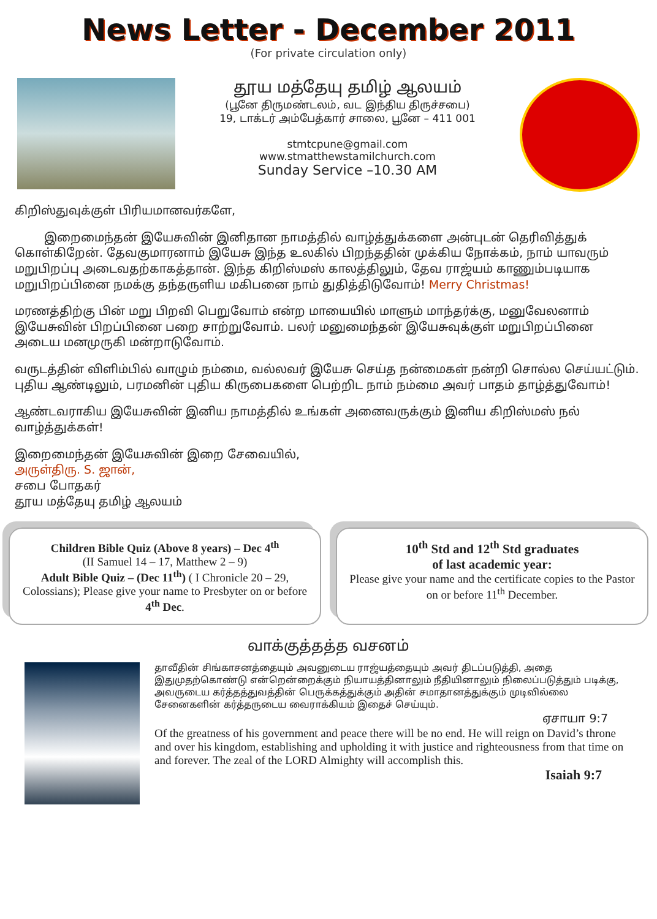News Letter - December 2011
(For private circulation only)
தூய மத்தேயு தமிழ் ஆலயம்
(பூனே திருமண்டலம், வட இந்திய திருச்சபை)
19, டாக்டர் அம்பேத்கார் சாலை, பூனே – 411 001
stmtcpune@gmail.com
www.stmatthewstamilchurch.com
Sunday Service –10.30 AM
கிறிஸ்துவுக்குள் பிரியமானவர்களே,
இறைமைந்தன் இயேசுவின் இனிதான நாமத்தில் வாழ்த்துக்களை அன்புடன் தெரிவித்துக் கொள்கிறேன். தேவகுமாரனாம் இயேசு இந்த உலகில் பிறந்ததின் முக்கிய நோக்கம், நாம் யாவரும் மறுபிறப்பு அடைவதற்காகத்தான். இந்த கிறிஸ்மஸ் காலத்திலும், தேவ ராஜ்யம் காணும்படியாக மறுபிறப்பினை நமக்கு தந்தருளிய மகிபனை நாம் துதித்திடுவோம்! Merry Christmas!
மரணத்திற்கு பின் மறு பிறவி பெறுவோம் என்ற மாயையில் மாளும் மாந்தர்க்கு, மனுவேலனாம் இயேசுவின் பிறப்பினை பறை சாற்றுவோம். பலர் மனுமைந்தன் இயேசுவுக்குள் மறுபிறப்பினை அடைய மனமுருகி மன்றாடுவோம்.
வருடத்தின் விளிம்பில் வாழும் நம்மை, வல்லவர் இயேசு செய்த நன்மைகள் நன்றி சொல்ல செய்யட்டும். புதிய ஆண்டிலும், பரமனின் புதிய கிருபைகளை பெற்றிட நாம் நம்மை அவர் பாதம் தாழ்த்துவோம்!
ஆண்டவராகிய இயேசுவின் இனிய நாமத்தில் உங்கள் அனைவருக்கும் இனிய கிறிஸ்மஸ் நல் வாழ்த்துக்கள்!
இறைமைந்தன் இயேசுவின் இறை சேவையில்,
அருள்திரு. S. ஜான்,
சபை போதகர்
தூய மத்தேயு தமிழ் ஆலயம்
Children Bible Quiz (Above 8 years) – Dec 4<sup>th</sup>
(II Samuel 14 – 17, Matthew 2 – 9)
Adult Bible Quiz – (Dec 11<sup>th</sup>) ( I Chronicle 20 – 29, Colossians); Please give your name to Presbyter on or before 4<sup>th</sup> Dec.
10<sup>th</sup> Std and 12<sup>th</sup> Std graduates
of last academic year:
Please give your name and the certificate copies to the Pastor on or before 11<sup>th</sup> December.
வாக்குத்தத்த வசனம்
தாவீதின் சிங்காசனத்தையும் அவனுடைய ராஜ்யத்தையும் அவர் திடப்படுத்தி, அதை இதுமுதற்கொண்டு என்றென்றைக்கும் நியாயத்தினாலும் நீதியினாலும் நிலைப்படுத்தும் படிக்கு, அவருடைய கர்த்தத்துவத்தின் பெருக்கத்துக்கும் அதின் சமாதானத்துக்கும் முடிவில்லை சேனைகளின் கர்த்தருடைய வைராக்கியம் இதைச் செய்யும்.
ஏசாயா 9:7
Of the greatness of his government and peace there will be no end. He will reign on David’s throne and over his kingdom, establishing and upholding it with justice and righteousness from that time on and forever. The zeal of the LORD Almighty will accomplish this.
Isaiah 9:7